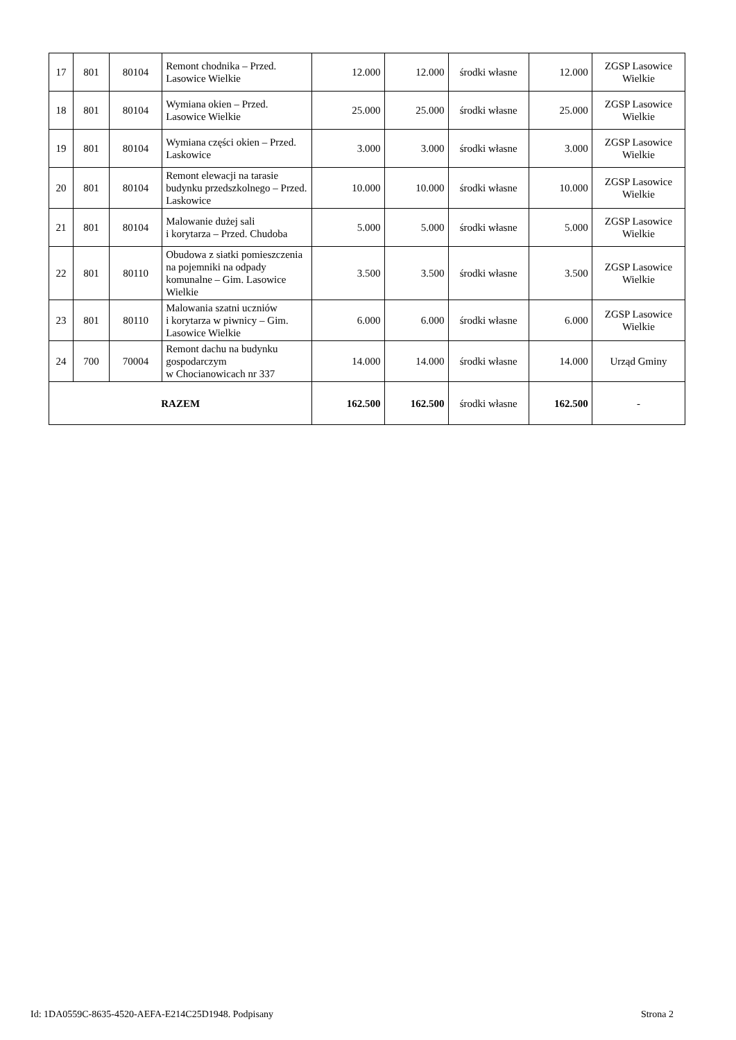| 17 | 801 | 80104 | Remont chodnika – Przed. Lasowice Wielkie | 12.000 | 12.000 | środki własne | 12.000 | ZGSP Lasowice Wielkie |
| 18 | 801 | 80104 | Wymiana okien – Przed. Lasowice Wielkie | 25.000 | 25.000 | środki własne | 25.000 | ZGSP Lasowice Wielkie |
| 19 | 801 | 80104 | Wymiana części okien – Przed. Laskowice | 3.000 | 3.000 | środki własne | 3.000 | ZGSP Lasowice Wielkie |
| 20 | 801 | 80104 | Remont elewacji na tarasie budynku przedszkolnego – Przed. Laskowice | 10.000 | 10.000 | środki własne | 10.000 | ZGSP Lasowice Wielkie |
| 21 | 801 | 80104 | Malowanie dużej sali i korytarza – Przed. Chudoba | 5.000 | 5.000 | środki własne | 5.000 | ZGSP Lasowice Wielkie |
| 22 | 801 | 80110 | Obudowa z siatki pomieszczenia na pojemniki na odpady komunalne – Gim. Lasowice Wielkie | 3.500 | 3.500 | środki własne | 3.500 | ZGSP Lasowice Wielkie |
| 23 | 801 | 80110 | Malowania szatni uczniów i korytarza w piwnicy – Gim. Lasowice Wielkie | 6.000 | 6.000 | środki własne | 6.000 | ZGSP Lasowice Wielkie |
| 24 | 700 | 70004 | Remont dachu na budynku gospodarczym w Chocianowicach nr 337 | 14.000 | 14.000 | środki własne | 14.000 | Urząd Gminy |
| RAZEM | | | | 162.500 | 162.500 | środki własne | 162.500 | - |
Id: 1DA0559C-8635-4520-AEFA-E214C25D1948. Podpisany Strona 2